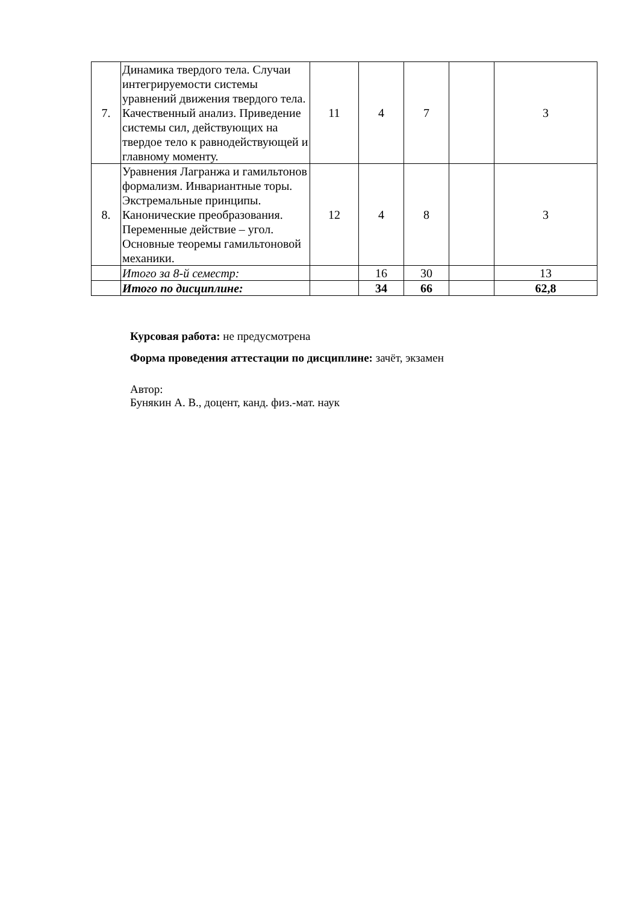| 7. | Динамика твердого тела. Случаи интегрируемости системы уравнений движения твердого тела. Качественный анализ. Приведение системы сил, действующих на твердое тело к равнодействующей и главному моменту. | 11 | 4 | 7 | | 3 |
| 8. | Уравнения Лагранжа и гамильтонов формализм. Инвариантные торы. Экстремальные принципы. Канонические преобразования. Переменные действие – угол. Основные теоремы гамильтоновой механики. | 12 | 4 | 8 | | 3 |
| | Итого за 8-й семестр: | | 16 | 30 | | 13 |
| | Итого по дисциплине: | | 34 | 66 | | 62,8 |
Курсовая работа: не предусмотрена
Форма проведения аттестации по дисциплине: зачёт, экзамен
Автор:
Бунякин А. В., доцент, канд. физ.-мат. наук